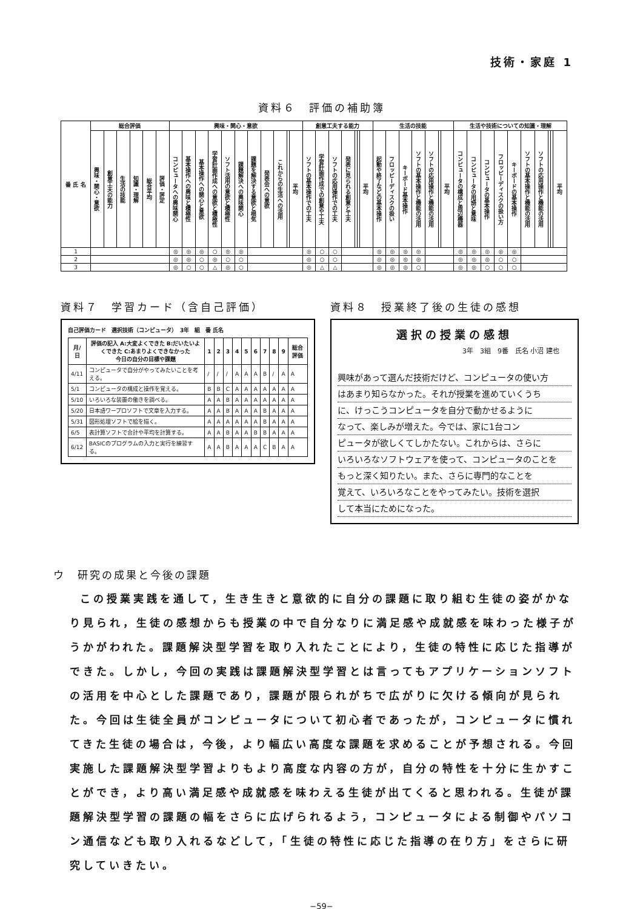技術・家庭 1
資料６　評価の補助簿
| 番 氏 名 | 総合評価 | | | | | | 興味・関心・意欲 | | | | | | | | | | | 創意工夫する能力 | | | | | | | 生活の技能 | | | | | | | 生活や技術についての知識・理解 | | | | | | | | | |
| --- | --- | --- | --- | --- | --- | --- | --- | --- | --- | --- | --- | --- | --- | --- | --- | --- | --- | --- | --- | --- | --- | --- | --- | --- | --- | --- | --- | --- | --- | --- | --- | --- | --- | --- | --- | --- | --- | --- | --- | --- | --- |
| | 興味・関心・意欲 | 創意工夫の能力 | 生活の技能 | 知識・理解 | 総合平均 | 評価・評定 | コンピュータへの興味関心 | 基本操作への興味と積極性 | 基本操作への関心と意欲 | 学習計画作成への意欲と積極性 | ソフト活用の意欲と積極性 | 課題解決への興味関心 | 課題を解決する意欲と根気 | 発表会への意欲 | これからの生活への活用 | | 平均 | ソフトの基本操作での工夫 | 学習計画作成での創意や工夫 | ソフトの応用操作での工夫 | 発表に見られる創意と工夫 | | | 平均 | 起動や終了などの基本操作 | フロッピーディスクの扱い | キーボード基本操作 | ソフトの基本操作と機能の活用 | ソフトの応用操作と機能の活用 | | 平均 | コンピュータの構成と周辺機器 | コンピュータの用語と意味 | コンピュータの基本操作 | フロッピーディスクの扱い方 | キーボードの基本操作 | ソフトの基本操作と機能の活用 | ソフトの応用操作と機能の活用 | | | 平均 |
| 1 | | | | | | | ◎ | ◎ | ◎ | ○ | ◎ | ◎ | | | | | | ◎ | ○ | ○ | | | | | ◎ | ◎ | ◎ | ◎ | | | | ◎ | ◎ | ◎ | ◎ | ◎ | | | | | |
| 2 | | | | | | | ◎ | ◎ | ○ | ◎ | ○ | ○ | | | | | | ◎ | ○ | ○ | | | | | ◎ | ◎ | ◎ | ◎ | | | | ◎ | ◎ | ◎ | ○ | ○ | | | | | |
| 3 | | | | | | | ◎ | ○ | ○ | △ | ◎ | ○ | | | | | | ◎ | △ | △ | | | | | ◎ | ◎ | ◎ | ○ | | | | ◎ | ◎ | ○ | ○ | ○ | | | | | |
資料７　学習カード（含自己評価）
自己評価カード　選択技術（コンピュータ）　3年　組　番 氏名
| 月/日 | 評価の記入 A:大変よくできた B:だいたいよくできた C:あまりよくできなかった 今日の自分の目標や課題 | 1 | 2 | 3 | 4 | 5 | 6 | 7 | 8 | 9 | 総合評価 |
| --- | --- | --- | --- | --- | --- | --- | --- | --- | --- | --- | --- |
| 4/11 | コンピュータで自分がやってみたいことを考える。 | / | / | / | A | A | A | B | / | A | A |
| 5/1 | コンピュータの構成と操作を覚える。 | B | B | C | A | A | A | A | A | A | A |
| 5/10 | いろいろな装置の働きを調べる。 | A | A | B | A | A | A | A | A | A | A |
| 5/20 | 日本語ワープロソフトで文章を入力する。 | A | A | B | A | A | A | B | A | A | A |
| 5/31 | 図形処理ソフトで絵を描く。 | A | A | A | A | A | A | B | A | A | A |
| 6/5 | 表計算ソフトで合計や平均を計算する。 | A | A | B | A | A | B | B | A | A | A |
| 6/12 | BASICのプログラムの入力と実行を練習する。 | A | A | B | A | A | A | C | B | A | A |
資料８　授業終了後の生徒の感想
選択の授業の感想
3年　3組　9番　氏名 小沼 建也
興味があって選んだ技術だけど、コンピュータの使い方
はあまり知らなかった。それが授業を進めていくうち
に、けっこうコンピュータを自分で動かせるように
なって、楽しみが増えた。今では、家に1台コン
ピュータが欲しくてしかたない。これからは、さらに
いろいろなソフトウェアを使って、コンピュータのことを
もっと深く知りたい。また、さらに専門的なことを
覚えて、いろいろなことをやってみたい。技術を選択
して本当にためになった。
ウ　研究の成果と今後の課題
この授業実践を通して，生き生きと意欲的に自分の課題に取り組む生徒の姿がかなり見られ，生徒の感想からも授業の中で自分なりに満足感や成就感を味わった様子がうかがわれた。課題解決型学習を取り入れたことにより，生徒の特性に応じた指導ができた。しかし，今回の実践は課題解決型学習とは言ってもアプリケーションソフトの活用を中心とした課題であり，課題が限られがちで広がりに欠ける傾向が見られた。今回は生徒全員がコンピュータについて初心者であったが，コンピュータに慣れてきた生徒の場合は，今後，より幅広い高度な課題を求めることが予想される。今回実施した課題解決型学習よりもより高度な内容の方が，自分の特性を十分に生かすことができ，より高い満足感や成就感を味わえる生徒が出てくると思われる。生徒が課題解決型学習の課題の幅をさらに広げられるよう，コンピュータによる制御やパソコン通信なども取り入れるなどして，「生徒の特性に応じた指導の在り方」をさらに研究していきたい。
−59−